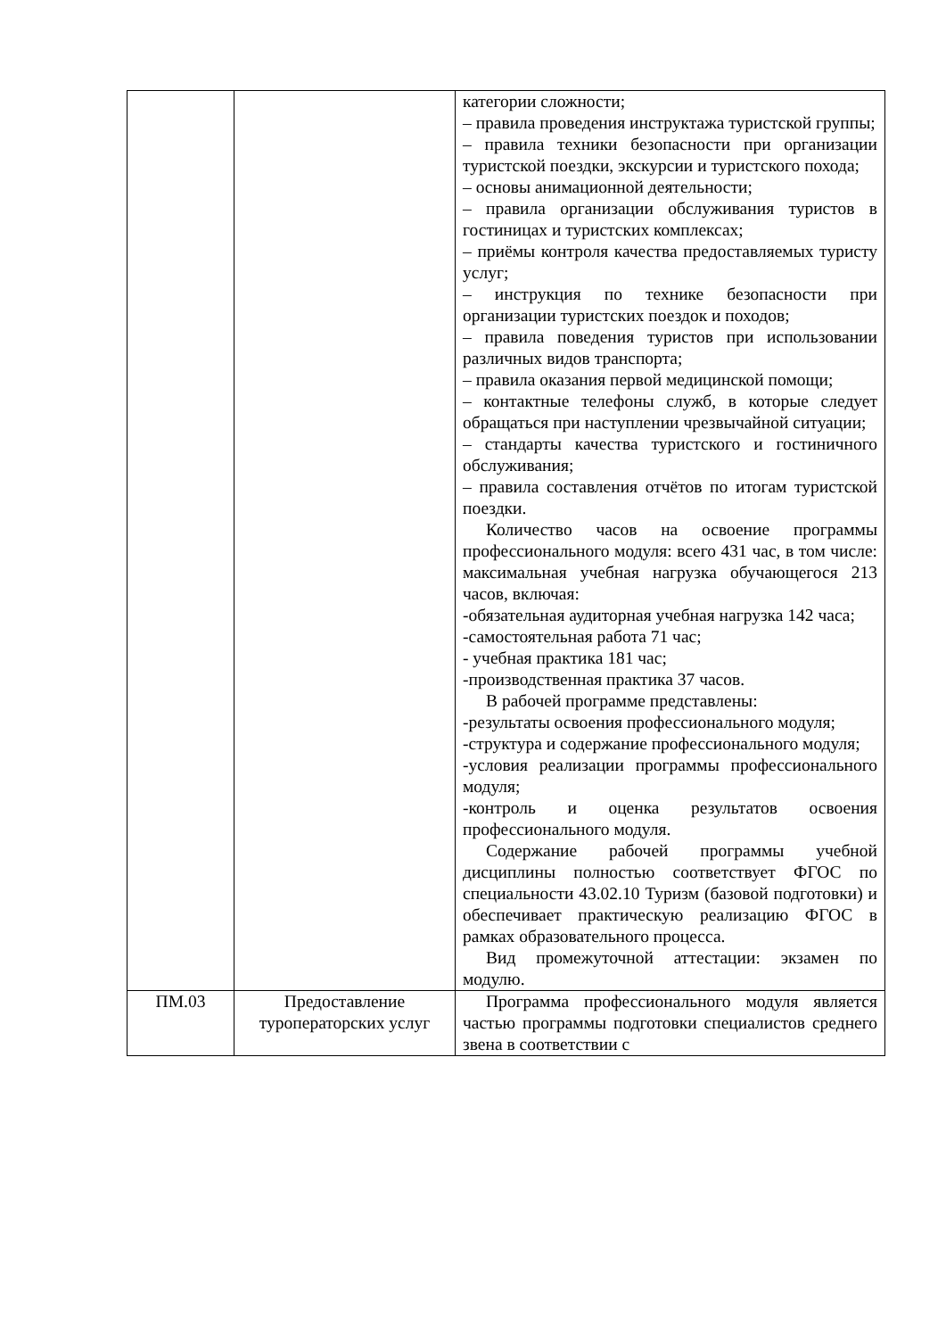| | | категории сложности; – правила проведения инструктажа туристской группы; – правила техники безопасности при организации туристской поездки, экскурсии и туристского похода; – основы анимационной деятельности; – правила организации обслуживания туристов в гостиницах и туристских комплексах; – приёмы контроля качества предоставляемых туристу услуг; – инструкция по технике безопасности при организации туристских поездок и походов; – правила поведения туристов при использовании различных видов транспорта; – правила оказания первой медицинской помощи; – контактные телефоны служб, в которые следует обращаться при наступлении чрезвычайной ситуации; – стандарты качества туристского и гостиничного обслуживания; – правила составления отчётов по итогам туристской поездки. Количество часов на освоение программы профессионального модуля: всего 431 час, в том числе: максимальная учебная нагрузка обучающегося 213 часов, включая: -обязательная аудиторная учебная нагрузка 142 часа; -самостоятельная работа 71 час; - учебная практика 181 час; -производственная практика 37 часов. В рабочей программе представлены: -результаты освоения профессионального модуля; -структура и содержание профессионального модуля; -условия реализации программы профессионального модуля; -контроль и оценка результатов освоения профессионального модуля. Содержание рабочей программы учебной дисциплины полностью соответствует ФГОС по специальности 43.02.10 Туризм (базовой подготовки) и обеспечивает практическую реализацию ФГОС в рамках образовательного процесса. Вид промежуточной аттестации: экзамен по модулю. |
| ПМ.03 | Предоставление туроператорских услуг | Программа профессионального модуля является частью программы подготовки специалистов среднего звена в соответствии с |